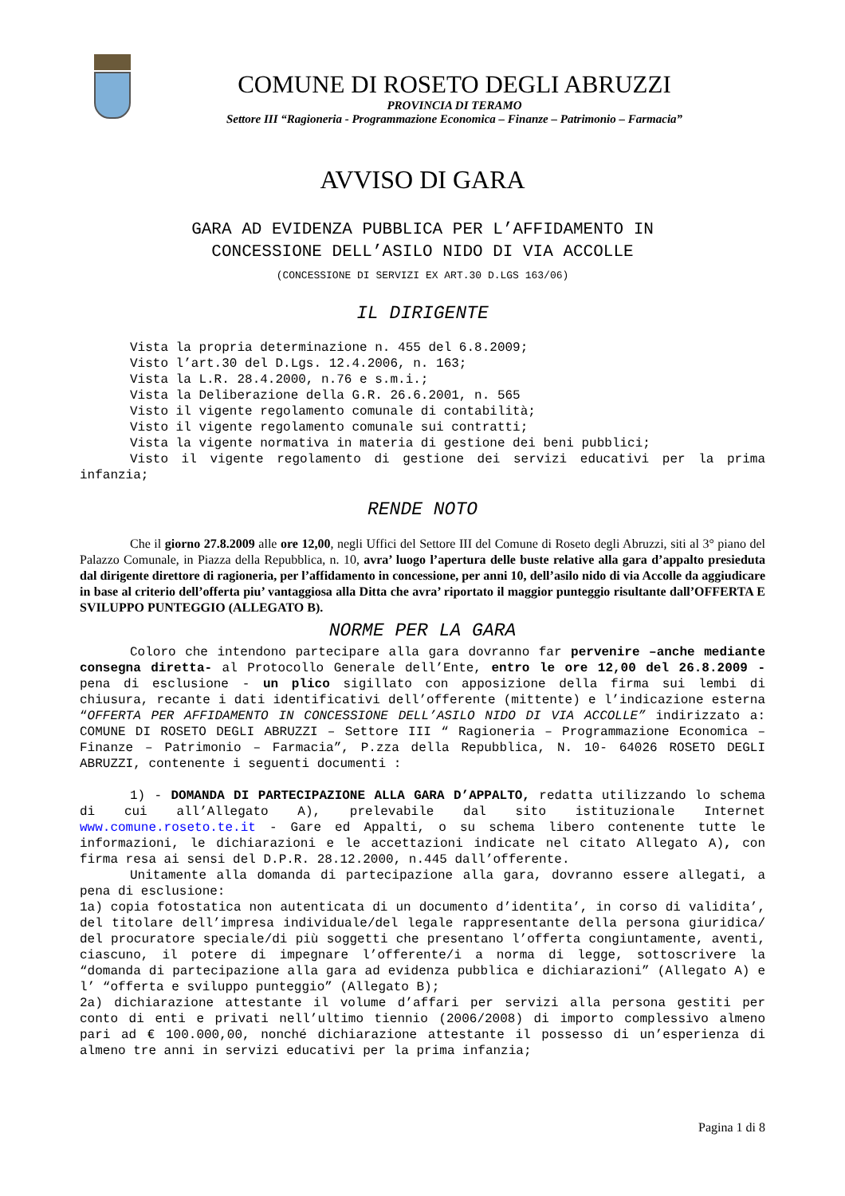COMUNE DI ROSETO DEGLI ABRUZZI
PROVINCIA DI TERAMO
Settore III “Ragioneria - Programmazione Economica – Finanze – Patrimonio – Farmacia”
AVVISO DI GARA
GARA AD EVIDENZA PUBBLICA PER L’AFFIDAMENTO IN
CONCESSIONE DELL’ASILO NIDO DI VIA ACCOLLE
(CONCESSIONE DI SERVIZI EX ART.30 D.LGS 163/06)
IL DIRIGENTE
Vista la propria determinazione n. 455 del 6.8.2009;
Visto l’art.30 del D.Lgs. 12.4.2006, n. 163;
Vista la L.R. 28.4.2000, n.76 e s.m.i.;
Vista la Deliberazione della G.R. 26.6.2001, n. 565
Visto il vigente regolamento comunale di contabilità;
Visto il vigente regolamento comunale sui contratti;
Vista la vigente normativa in materia di gestione dei beni pubblici;
Visto il vigente regolamento di gestione dei servizi educativi per la prima infanzia;
RENDE NOTO
Che il giorno 27.8.2009 alle ore 12,00, negli Uffici del Settore III del Comune di Roseto degli Abruzzi, siti al 3° piano del Palazzo Comunale, in Piazza della Repubblica, n. 10, avra’ luogo l’apertura delle buste relative alla gara d’appalto presieduta dal dirigente direttore di ragioneria, per l’affidamento in concessione, per anni 10, dell’asilo nido di via Accolle da aggiudicare in base al criterio dell’offerta piu’ vantaggiosa alla Ditta che avra’ riportato il maggior punteggio risultante dall’OFFERTA E SVILUPPO PUNTEGGIO (ALLEGATO B).
NORME PER LA GARA
Coloro che intendono partecipare alla gara dovranno far pervenire –anche mediante consegna diretta- al Protocollo Generale dell’Ente, entro le ore 12,00 del 26.8.2009 - pena di esclusione - un plico sigillato con apposizione della firma sui lembi di chiusura, recante i dati identificativi dell’offerente (mittente) e l’indicazione esterna “OFFERTA PER AFFIDAMENTO IN CONCESSIONE DELL’ASILO NIDO DI VIA ACCOLLE” indirizzato a: COMUNE DI ROSETO DEGLI ABRUZZI – Settore III “ Ragioneria – Programmazione Economica – Finanze – Patrimonio – Farmacia”, P.zza della Repubblica, N. 10- 64026 ROSETO DEGLI ABRUZZI, contenente i seguenti documenti :
1) - DOMANDA DI PARTECIPAZIONE ALLA GARA D’APPALTO, redatta utilizzando lo schema di cui all’Allegato A), prelevabile dal sito istituzionale Internet www.comune.roseto.te.it - Gare ed Appalti, o su schema libero contenente tutte le informazioni, le dichiarazioni e le accettazioni indicate nel citato Allegato A), con firma resa ai sensi del D.P.R. 28.12.2000, n.445 dall’offerente.
Unitamente alla domanda di partecipazione alla gara, dovranno essere allegati, a pena di esclusione:
1a) copia fotostatica non autenticata di un documento d’identita’, in corso di validita’, del titolare dell’impresa individuale/del legale rappresentante della persona giuridica/ del procuratore speciale/di più soggetti che presentano l’offerta congiuntamente, aventi, ciascuno, il potere di impegnare l’offerente/i a norma di legge, sottoscrivere la “domanda di partecipazione alla gara ad evidenza pubblica e dichiarazioni” (Allegato A) e l’ “offerta e sviluppo punteggio” (Allegato B);
2a) dichiarazione attestante il volume d’affari per servizi alla persona gestiti per conto di enti e privati nell’ultimo tiennio (2006/2008) di importo complessivo almeno pari ad € 100.000,00, nonché dichiarazione attestante il possesso di un’esperienza di almeno tre anni in servizi educativi per la prima infanzia;
Pagina 1 di 8